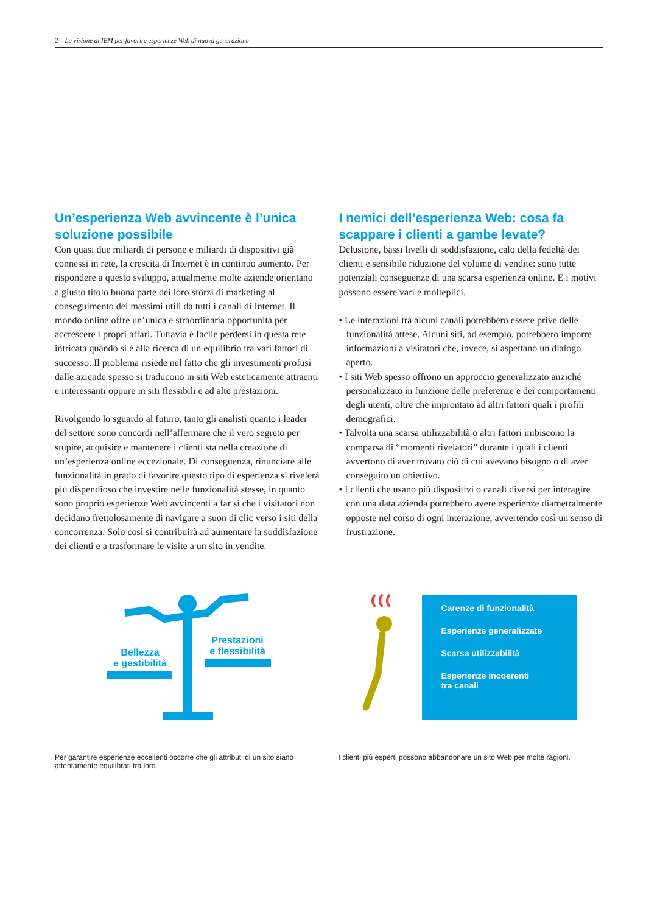2 La visione di IBM per favorire esperienze Web di nuova generazione
Un’esperienza Web avvincente è l’unica soluzione possibile
Con quasi due miliardi di persone e miliardi di dispositivi già connessi in rete, la crescita di Internet è in continuo aumento. Per rispondere a questo sviluppo, attualmente molte aziende orientano a giusto titolo buona parte dei loro sforzi di marketing al conseguimento dei massimi utili da tutti i canali di Internet. Il mondo online offre un’unica e straordinaria opportunità per accrescere i propri affari. Tuttavia è facile perdersi in questa rete intricata quando si è alla ricerca di un equilibrio tra vari fattori di successo. Il problema risiede nel fatto che gli investimenti profusi dalle aziende spesso si traducono in siti Web esteticamente attraenti e interessanti oppure in siti flessibili e ad alte prestazioni.
Rivolgendo lo sguardo al futuro, tanto gli analisti quanto i leader del settore sono concordi nell’affermare che il vero segreto per stupire, acquisire e mantenere i clienti sta nella creazione di un’esperienza online eccezionale. Di conseguenza, rinunciare alle funzionalità in grado di favorire questo tipo di esperienza si rivelerà più dispendioso che investire nelle funzionalità stesse, in quanto sono proprio esperienze Web avvincenti a far sì che i visitatori non decidano frettolosamente di navigare a suon di clic verso i siti della concorrenza. Solo così si contribuirà ad aumentare la soddisfazione dei clienti e a trasformare le visite a un sito in vendite.
I nemici dell’esperienza Web: cosa fa scappare i clienti a gambe levate?
Delusione, bassi livelli di soddisfazione, calo della fedeltà dei clienti e sensibile riduzione del volume di vendite: sono tutte potenziali conseguenze di una scarsa esperienza online. E i motivi possono essere vari e molteplici.
• Le interazioni tra alcuni canali potrebbero essere prive delle funzionalità attese. Alcuni siti, ad esempio, potrebbero imporre informazioni a visitatori che, invece, si aspettano un dialogo aperto.
• I siti Web spesso offrono un approccio generalizzato anziché personalizzato in funzione delle preferenze e dei comportamenti degli utenti, oltre che improntato ad altri fattori quali i profili demografici.
• Talvolta una scarsa utilizzabilità o altri fattori inibiscono la comparsa di “momenti rivelatori” durante i quali i clienti avvertono di aver trovato ciò di cui avevano bisogno o di aver conseguito un obiettivo.
• I clienti che usano più dispositivi o canali diversi per interagire con una data azienda potrebbero avere esperienze diametralmente opposte nel corso di ogni interazione, avvertendo così un senso di frustrazione.
Bellezza
e gestibilità
Prestazioni
e flessibilità
Per garantire esperienze eccellenti occorre che gli attributi di un sito siano attentamente equilibrati tra loro.
Carenze di funzionalità
Esperienze generalizzate
Scarsa utilizzabilità
Esperienze incoerenti
tra canali
I clienti più esperti possono abbandonare un sito Web per molte ragioni.